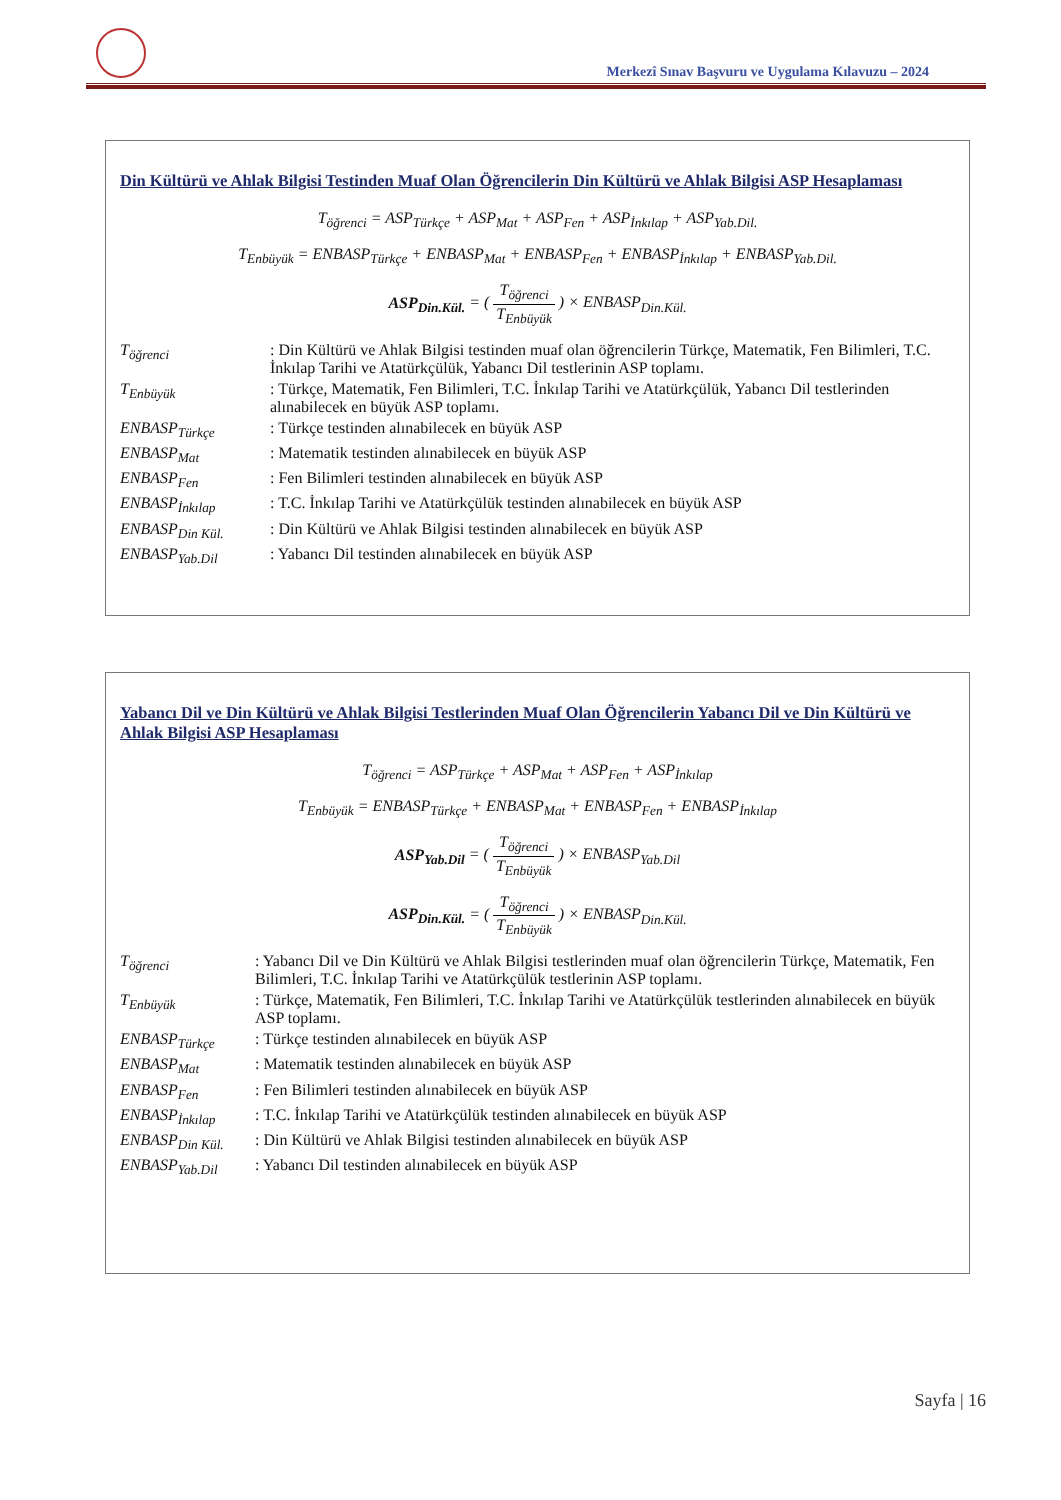Merkezî Sınav Başvuru ve Uygulama Kılavuzu – 2024
Din Kültürü ve Ahlak Bilgisi Testinden Muaf Olan Öğrencilerin Din Kültürü ve Ahlak Bilgisi ASP Hesaplaması
T<sub>öğrenci</sub> = ASP<sub>Türkçe</sub> + ASP<sub>Mat</sub> + ASP<sub>Fen</sub> + ASP<sub>İnkılap</sub> + ASP<sub>Yab.Dil.</sub>
T<sub>Enbüyük</sub> = ENBASP<sub>Türkçe</sub> + ENBASP<sub>Mat</sub> + ENBASP<sub>Fen</sub> + ENBASP<sub>İnkılap</sub> + ENBASP<sub>Yab.Dil.</sub>
ASP<sub>Din.Kül.</sub> = ( T<sub>öğrenci</sub> T<sub>Enbüyük</sub> ) × ENBASP<sub>Din.Kül.</sub>
T<sub>öğrenci</sub> : Din Kültürü ve Ahlak Bilgisi testinden muaf olan öğrencilerin Türkçe, Matematik, Fen Bilimleri, T.C. İnkılap Tarihi ve Atatürkçülük, Yabancı Dil testlerinin ASP toplamı.
T<sub>Enbüyük</sub> : Türkçe, Matematik, Fen Bilimleri, T.C. İnkılap Tarihi ve Atatürkçülük, Yabancı Dil testlerinden alınabilecek en büyük ASP toplamı.
ENBASP<sub>Türkçe</sub> : Türkçe testinden alınabilecek en büyük ASP
ENBASP<sub>Mat</sub> : Matematik testinden alınabilecek en büyük ASP
ENBASP<sub>Fen</sub> : Fen Bilimleri testinden alınabilecek en büyük ASP
ENBASP<sub>İnkılap</sub> : T.C. İnkılap Tarihi ve Atatürkçülük testinden alınabilecek en büyük ASP
ENBASP<sub>Din Kül.</sub> : Din Kültürü ve Ahlak Bilgisi testinden alınabilecek en büyük ASP
ENBASP<sub>Yab.Dil</sub> : Yabancı Dil testinden alınabilecek en büyük ASP
Yabancı Dil ve Din Kültürü ve Ahlak Bilgisi Testlerinden Muaf Olan Öğrencilerin Yabancı Dil ve Din Kültürü ve Ahlak Bilgisi ASP Hesaplaması
T<sub>öğrenci</sub> = ASP<sub>Türkçe</sub> + ASP<sub>Mat</sub> + ASP<sub>Fen</sub> + ASP<sub>İnkılap</sub>
T<sub>Enbüyük</sub> = ENBASP<sub>Türkçe</sub> + ENBASP<sub>Mat</sub> + ENBASP<sub>Fen</sub> + ENBASP<sub>İnkılap</sub>
ASP<sub>Yab.Dil</sub> = ( T<sub>öğrenci</sub> T<sub>Enbüyük</sub> ) × ENBASP<sub>Yab.Dil</sub>
ASP<sub>Din.Kül.</sub> = ( T<sub>öğrenci</sub> T<sub>Enbüyük</sub> ) × ENBASP<sub>Din.Kül.</sub>
T<sub>öğrenci</sub> : Yabancı Dil ve Din Kültürü ve Ahlak Bilgisi testlerinden muaf olan öğrencilerin Türkçe, Matematik, Fen Bilimleri, T.C. İnkılap Tarihi ve Atatürkçülük testlerinin ASP toplamı.
T<sub>Enbüyük</sub> : Türkçe, Matematik, Fen Bilimleri, T.C. İnkılap Tarihi ve Atatürkçülük testlerinden alınabilecek en büyük ASP toplamı.
ENBASP<sub>Türkçe</sub> : Türkçe testinden alınabilecek en büyük ASP
ENBASP<sub>Mat</sub> : Matematik testinden alınabilecek en büyük ASP
ENBASP<sub>Fen</sub> : Fen Bilimleri testinden alınabilecek en büyük ASP
ENBASP<sub>İnkılap</sub> : T.C. İnkılap Tarihi ve Atatürkçülük testinden alınabilecek en büyük ASP
ENBASP<sub>Din Kül.</sub> : Din Kültürü ve Ahlak Bilgisi testinden alınabilecek en büyük ASP
ENBASP<sub>Yab.Dil</sub> : Yabancı Dil testinden alınabilecek en büyük ASP
Sayfa | 16